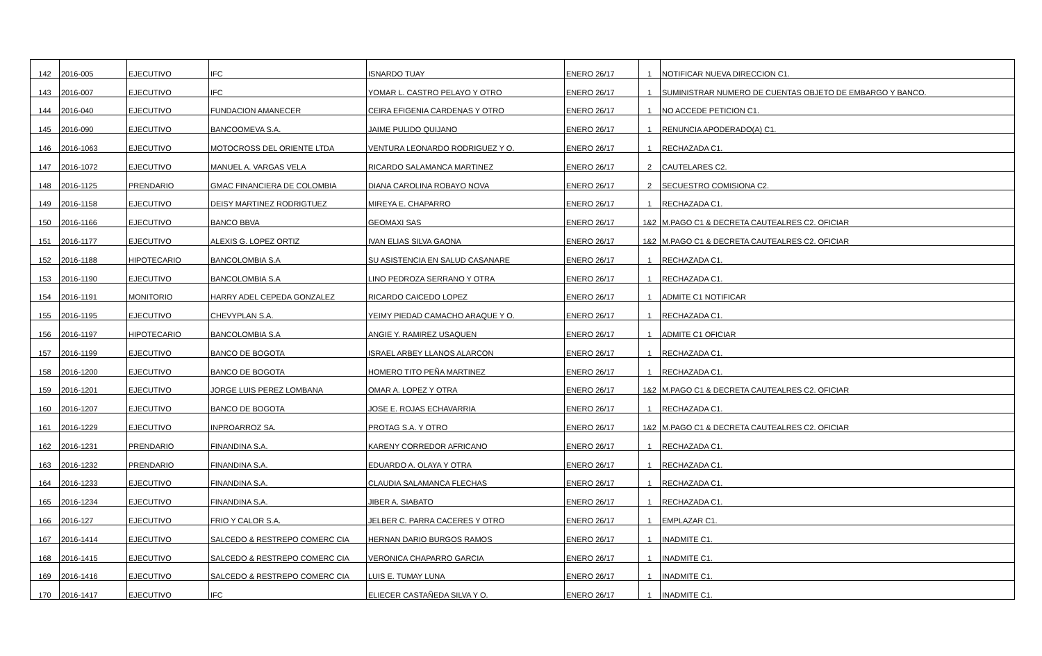| 142 | 2016-005 | EJECUTIVO | IFC | ISNARDO TUAY | ENERO 26/17 | 1 | NOTIFICAR NUEVA DIRECCION C1. |
| 143 | 2016-007 | EJECUTIVO | IFC | YOMAR L. CASTRO PELAYO Y OTRO | ENERO 26/17 | 1 | SUMINISTRAR NUMERO DE CUENTAS OBJETO DE EMBARGO Y BANCO. |
| 144 | 2016-040 | EJECUTIVO | FUNDACION AMANECER | CEIRA EFIGENIA CARDENAS Y OTRO | ENERO 26/17 | 1 | NO ACCEDE PETICION C1. |
| 145 | 2016-090 | EJECUTIVO | BANCOOMEVA S.A. | JAIME PULIDO QUIJANO | ENERO 26/17 | 1 | RENUNCIA APODERADO(A) C1. |
| 146 | 2016-1063 | EJECUTIVO | MOTOCROSS DEL ORIENTE LTDA | VENTURA LEONARDO RODRIGUEZ Y O. | ENERO 26/17 | 1 | RECHAZADA C1. |
| 147 | 2016-1072 | EJECUTIVO | MANUEL A. VARGAS VELA | RICARDO SALAMANCA MARTINEZ | ENERO 26/17 | 2 | CAUTELARES C2. |
| 148 | 2016-1125 | PRENDARIO | GMAC FINANCIERA DE COLOMBIA | DIANA CAROLINA ROBAYO NOVA | ENERO 26/17 | 2 | SECUESTRO COMISIONA C2. |
| 149 | 2016-1158 | EJECUTIVO | DEISY MARTINEZ RODRIGTUEZ | MIREYA E. CHAPARRO | ENERO 26/17 | 1 | RECHAZADA C1. |
| 150 | 2016-1166 | EJECUTIVO | BANCO BBVA | GEOMAXI SAS | ENERO 26/17 | 1&2 | M.PAGO C1 & DECRETA CAUTEALRES C2. OFICIAR |
| 151 | 2016-1177 | EJECUTIVO | ALEXIS G. LOPEZ ORTIZ | IVAN ELIAS SILVA GAONA | ENERO 26/17 | 1&2 | M.PAGO C1 & DECRETA CAUTEALRES C2. OFICIAR |
| 152 | 2016-1188 | HIPOTECARIO | BANCOLOMBIA S.A | SU ASISTENCIA EN SALUD CASANARE | ENERO 26/17 | 1 | RECHAZADA C1. |
| 153 | 2016-1190 | EJECUTIVO | BANCOLOMBIA S.A | LINO PEDROZA SERRANO Y OTRA | ENERO 26/17 | 1 | RECHAZADA C1. |
| 154 | 2016-1191 | MONITORIO | HARRY ADEL CEPEDA GONZALEZ | RICARDO CAICEDO LOPEZ | ENERO 26/17 | 1 | ADMITE C1 NOTIFICAR |
| 155 | 2016-1195 | EJECUTIVO | CHEVYPLAN S.A. | YEIMY PIEDAD CAMACHO ARAQUE Y O. | ENERO 26/17 | 1 | RECHAZADA C1. |
| 156 | 2016-1197 | HIPOTECARIO | BANCOLOMBIA S.A | ANGIE Y. RAMIREZ USAQUEN | ENERO 26/17 | 1 | ADMITE C1 OFICIAR |
| 157 | 2016-1199 | EJECUTIVO | BANCO DE BOGOTA | ISRAEL ARBEY LLANOS ALARCON | ENERO 26/17 | 1 | RECHAZADA C1. |
| 158 | 2016-1200 | EJECUTIVO | BANCO DE BOGOTA | HOMERO TITO PEÑA MARTINEZ | ENERO 26/17 | 1 | RECHAZADA C1. |
| 159 | 2016-1201 | EJECUTIVO | JORGE LUIS PEREZ LOMBANA | OMAR A. LOPEZ Y OTRA | ENERO 26/17 | 1&2 | M.PAGO C1 & DECRETA CAUTEALRES C2. OFICIAR |
| 160 | 2016-1207 | EJECUTIVO | BANCO DE BOGOTA | JOSE E. ROJAS ECHAVARRIA | ENERO 26/17 | 1 | RECHAZADA C1. |
| 161 | 2016-1229 | EJECUTIVO | INPROARROZ SA. | PROTAG S.A. Y OTRO | ENERO 26/17 | 1&2 | M.PAGO C1 & DECRETA CAUTEALRES C2. OFICIAR |
| 162 | 2016-1231 | PRENDARIO | FINANDINA S.A. | KARENY CORREDOR AFRICANO | ENERO 26/17 | 1 | RECHAZADA C1. |
| 163 | 2016-1232 | PRENDARIO | FINANDINA S.A. | EDUARDO A. OLAYA Y OTRA | ENERO 26/17 | 1 | RECHAZADA C1. |
| 164 | 2016-1233 | EJECUTIVO | FINANDINA S.A. | CLAUDIA SALAMANCA FLECHAS | ENERO 26/17 | 1 | RECHAZADA C1. |
| 165 | 2016-1234 | EJECUTIVO | FINANDINA S.A. | JIBER A. SIABATO | ENERO 26/17 | 1 | RECHAZADA C1. |
| 166 | 2016-127 | EJECUTIVO | FRIO Y CALOR S.A. | JELBER C. PARRA CACERES Y OTRO | ENERO 26/17 | 1 | EMPLAZAR C1. |
| 167 | 2016-1414 | EJECUTIVO | SALCEDO & RESTREPO COMERC CIA | HERNAN DARIO BURGOS RAMOS | ENERO 26/17 | 1 | INADMITE C1. |
| 168 | 2016-1415 | EJECUTIVO | SALCEDO & RESTREPO COMERC CIA | VERONICA CHAPARRO GARCIA | ENERO 26/17 | 1 | INADMITE C1. |
| 169 | 2016-1416 | EJECUTIVO | SALCEDO & RESTREPO COMERC CIA | LUIS E. TUMAY LUNA | ENERO 26/17 | 1 | INADMITE C1. |
| 170 | 2016-1417 | EJECUTIVO | IFC | ELIECER CASTAÑEDA SILVA Y O. | ENERO 26/17 | 1 | INADMITE C1. |